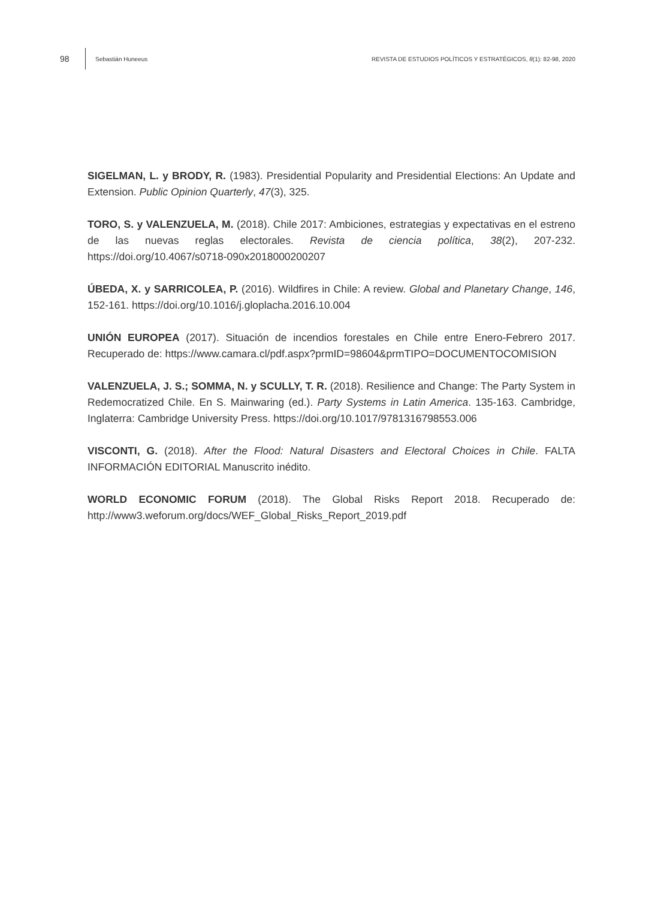98 Sebastián Huneeus REVISTA DE ESTUDIOS POLÍTICOS Y ESTRATÉGICOS, 8(1): 82-98, 2020
SIGELMAN, L. y BRODY, R. (1983). Presidential Popularity and Presidential Elections: An Update and Extension. Public Opinion Quarterly, 47(3), 325.
TORO, S. y VALENZUELA, M. (2018). Chile 2017: Ambiciones, estrategias y expectativas en el estreno de las nuevas reglas electorales. Revista de ciencia política, 38(2), 207-232. https://doi.org/10.4067/s0718-090x2018000200207
ÚBEDA, X. y SARRICOLEA, P. (2016). Wildfires in Chile: A review. Global and Planetary Change, 146, 152-161. https://doi.org/10.1016/j.gloplacha.2016.10.004
UNIÓN EUROPEA (2017). Situación de incendios forestales en Chile entre Enero-Febrero 2017. Recuperado de: https://www.camara.cl/pdf.aspx?prmID=98604&prmTIPO=DOCUMENTOCOMISION
VALENZUELA, J. S.; SOMMA, N. y SCULLY, T. R. (2018). Resilience and Change: The Party System in Redemocratized Chile. En S. Mainwaring (ed.). Party Systems in Latin America. 135-163. Cambridge, Inglaterra: Cambridge University Press. https://doi.org/10.1017/9781316798553.006
VISCONTI, G. (2018). After the Flood: Natural Disasters and Electoral Choices in Chile. FALTA INFORMACIÓN EDITORIAL Manuscrito inédito.
WORLD ECONOMIC FORUM (2018). The Global Risks Report 2018. Recuperado de: http://www3.weforum.org/docs/WEF_Global_Risks_Report_2019.pdf